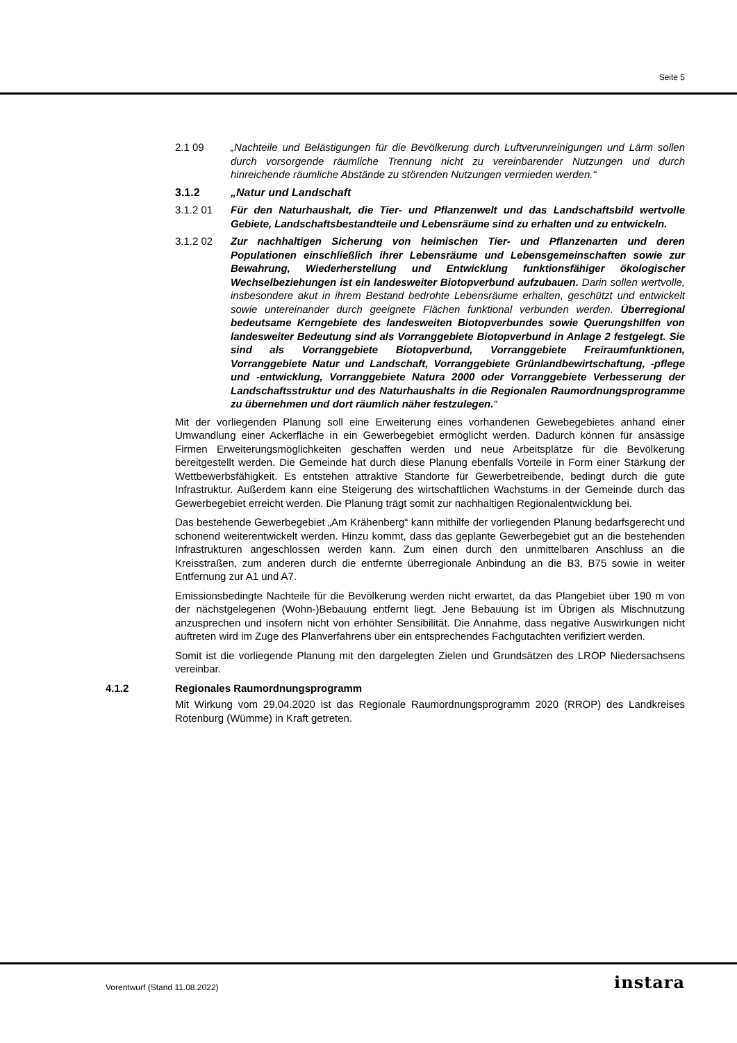Seite 5
2.1 09 „Nachteile und Belästigungen für die Bevölkerung durch Luftverunreinigungen und Lärm sollen durch vorsorgende räumliche Trennung nicht zu vereinbarender Nutzungen und durch hinreichende räumliche Abstände zu störenden Nutzungen vermieden werden.“
3.1.2 „Natur und Landschaft
3.1.2 01 Für den Naturhaushalt, die Tier- und Pflanzenwelt und das Landschaftsbild wertvolle Gebiete, Landschaftsbestandteile und Lebensräume sind zu erhalten und zu entwickeln.
3.1.2 02 Zur nachhaltigen Sicherung von heimischen Tier- und Pflanzenarten und deren Populationen einschließlich ihrer Lebensräume und Lebensgemeinschaften sowie zur Bewahrung, Wiederherstellung und Entwicklung funktionsfähiger ökologischer Wechselbeziehungen ist ein landesweiter Biotopverbund aufzubauen. Darin sollen wertvolle, insbesondere akut in ihrem Bestand bedrohte Lebensräume erhalten, geschützt und entwickelt sowie untereinander durch geeignete Flächen funktional verbunden werden. Überregional bedeutsame Kerngebiete des landesweiten Biotopverbundes sowie Querungshilfen von landesweiter Bedeutung sind als Vorranggebiete Biotopverbund in Anlage 2 festgelegt. Sie sind als Vorranggebiete Biotopverbund, Vorranggebiete Freiraumfunktionen, Vorranggebiete Natur und Landschaft, Vorranggebiete Grünlandbewirtschaftung, -pflege und -entwicklung, Vorranggebiete Natura 2000 oder Vorranggebiete Verbesserung der Landschaftsstruktur und des Naturhaushalts in die Regionalen Raumordnungsprogramme zu übernehmen und dort räumlich näher festzulegen.“
Mit der vorliegenden Planung soll eine Erweiterung eines vorhandenen Gewebegebietes anhand einer Umwandlung einer Ackerfläche in ein Gewerbegebiet ermöglicht werden. Dadurch können für ansässige Firmen Erweiterungsmöglichkeiten geschaffen werden und neue Arbeitsplätze für die Bevölkerung bereitgestellt werden. Die Gemeinde hat durch diese Planung ebenfalls Vorteile in Form einer Stärkung der Wettbewerbsfähigkeit. Es entstehen attraktive Standorte für Gewerbetreibende, bedingt durch die gute Infrastruktur. Außerdem kann eine Steigerung des wirtschaftlichen Wachstums in der Gemeinde durch das Gewerbegebiet erreicht werden. Die Planung trägt somit zur nachhaltigen Regionalentwicklung bei.
Das bestehende Gewerbegebiet „Am Krähenberg“ kann mithilfe der vorliegenden Planung bedarfsgerecht und schonend weiterentwickelt werden. Hinzu kommt, dass das geplante Gewerbegebiet gut an die bestehenden Infrastrukturen angeschlossen werden kann. Zum einen durch den unmittelbaren Anschluss an die Kreisstraßen, zum anderen durch die entfernte überregionale Anbindung an die B3, B75 sowie in weiter Entfernung zur A1 und A7.
Emissionsbedingte Nachteile für die Bevölkerung werden nicht erwartet, da das Plangebiet über 190 m von der nächstgelegenen (Wohn-)Bebauung entfernt liegt. Jene Bebauung ist im Übrigen als Mischnutzung anzusprechen und insofern nicht von erhöhter Sensibilität. Die Annahme, dass negative Auswirkungen nicht auftreten wird im Zuge des Planverfahrens über ein entsprechendes Fachgutachten verifiziert werden.
Somit ist die vorliegende Planung mit den dargelegten Zielen und Grundsätzen des LROP Niedersachsens vereinbar.
4.1.2 Regionales Raumordnungsprogramm
Mit Wirkung vom 29.04.2020 ist das Regionale Raumordnungsprogramm 2020 (RROP) des Landkreises Rotenburg (Wümme) in Kraft getreten.
Vorentwurf (Stand 11.08.2022) instara